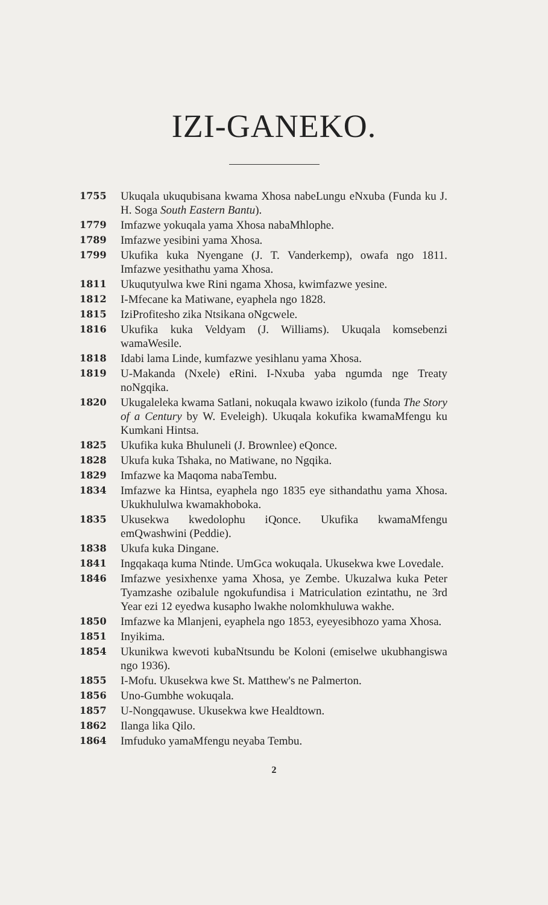IZI-GANEKO.
1755
Ukuqala ukuqubisana kwama Xhosa nabeLungu eNxuba (Funda ku J. H. Soga South Eastern Bantu).
1779
Imfazwe yokuqala yama Xhosa nabaMhlophe.
1789
Imfazwe yesibini yama Xhosa.
1799
Ukufika kuka Nyengane (J. T. Vanderkemp), owafa ngo 1811. Imfazwe yesithathu yama Xhosa.
1811
Ukuqutyulwa kwe Rini ngama Xhosa, kwimfazwe yesine.
1812
I-Mfecane ka Matiwane, eyaphela ngo 1828.
1815
IziProfitesho zika Ntsikana oNgcwele.
1816
Ukufika kuka Veldyam (J. Williams). Ukuqala komsebenzi wamaWesile.
1818
Idabi lama Linde, kumfazwe yesihlanu yama Xhosa.
1819
U-Makanda (Nxele) eRini. I-Nxuba yaba ngumda nge Treaty noNgqika.
1820
Ukugaleleka kwama Satlani, nokuqala kwawo izikolo (funda The Story of a Century by W. Eveleigh). Ukuqala kokufika kwamaMfengu ku Kumkani Hintsa.
1825
Ukufika kuka Bhuluneli (J. Brownlee) eQonce.
1828
Ukufa kuka Tshaka, no Matiwane, no Ngqika.
1829
Imfazwe ka Maqoma nabaTembu.
1834
Imfazwe ka Hintsa, eyaphela ngo 1835 eye sithandathu yama Xhosa. Ukukhululwa kwamakhoboka.
1835
Ukusekwa kwedolophu iQonce. Ukufika kwamaMfengu emQwashwini (Peddie).
1838
Ukufa kuka Dingane.
1841
Ingqakaqa kuma Ntinde. UmGca wokuqala. Ukusekwa kwe Lovedale.
1846
Imfazwe yesixhenxe yama Xhosa, ye Zembe. Ukuzalwa kuka Peter Tyamzashe ozibalule ngokufundisa i Matriculation ezintathu, ne 3rd Year ezi 12 eyedwa kusapho lwakhe nolomkhuluwa wakhe.
1850
Imfazwe ka Mlanjeni, eyaphela ngo 1853, eyeyesibhozo yama Xhosa.
1851
Inyikima.
1854
Ukunikwa kwevoti kubaNtsundu be Koloni (emiselwe ukubhangiswa ngo 1936).
1855
I-Mofu. Ukusekwa kwe St. Matthew's ne Palmerton.
1856
Uno-Gumbhe wokuqala.
1857
U-Nongqawuse. Ukusekwa kwe Healdtown.
1862
Ilanga lika Qilo.
1864
Imfuduko yamaMfengu neyaba Tembu.
2